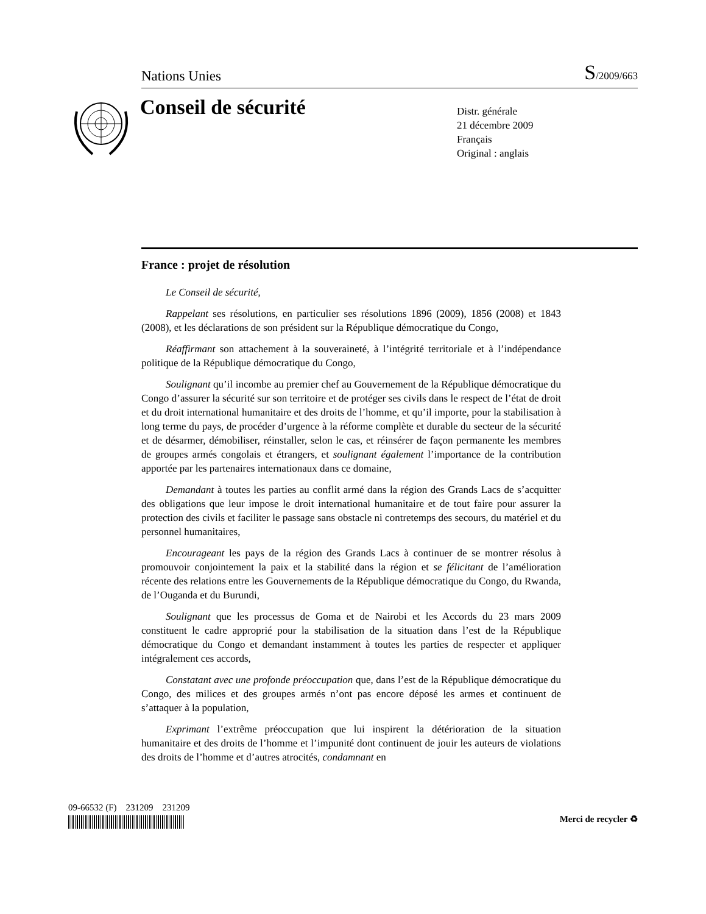Nations Unies S/2009/663
Conseil de sécurité
Distr. générale
21 décembre 2009
Français
Original : anglais
France : projet de résolution
Le Conseil de sécurité,
Rappelant ses résolutions, en particulier ses résolutions 1896 (2009), 1856 (2008) et 1843 (2008), et les déclarations de son président sur la République démocratique du Congo,
Réaffirmant son attachement à la souveraineté, à l’intégrité territoriale et à l’indépendance politique de la République démocratique du Congo,
Soulignant qu’il incombe au premier chef au Gouvernement de la République démocratique du Congo d’assurer la sécurité sur son territoire et de protéger ses civils dans le respect de l’état de droit et du droit international humanitaire et des droits de l’homme, et qu’il importe, pour la stabilisation à long terme du pays, de procéder d’urgence à la réforme complète et durable du secteur de la sécurité et de désarmer, démobiliser, réinstaller, selon le cas, et réinsérer de façon permanente les membres de groupes armés congolais et étrangers, et soulignant également l’importance de la contribution apportée par les partenaires internationaux dans ce domaine,
Demandant à toutes les parties au conflit armé dans la région des Grands Lacs de s’acquitter des obligations que leur impose le droit international humanitaire et de tout faire pour assurer la protection des civils et faciliter le passage sans obstacle ni contretemps des secours, du matériel et du personnel humanitaires,
Encourageant les pays de la région des Grands Lacs à continuer de se montrer résolus à promouvoir conjointement la paix et la stabilité dans la région et se félicitant de l’amélioration récente des relations entre les Gouvernements de la République démocratique du Congo, du Rwanda, de l’Ouganda et du Burundi,
Soulignant que les processus de Goma et de Nairobi et les Accords du 23 mars 2009 constituent le cadre approprié pour la stabilisation de la situation dans l’est de la République démocratique du Congo et demandant instamment à toutes les parties de respecter et appliquer intégralement ces accords,
Constatant avec une profonde préoccupation que, dans l’est de la République démocratique du Congo, des milices et des groupes armés n’ont pas encore déposé les armes et continuent de s’attaquer à la population,
Exprimant l’extrême préoccupation que lui inspirent la détérioration de la situation humanitaire et des droits de l’homme et l’impunité dont continuent de jouir les auteurs de violations des droits de l’homme et d’autres atrocités, condamnant en
09-66532 (F) 231209 231209
Merci de recycler ♻